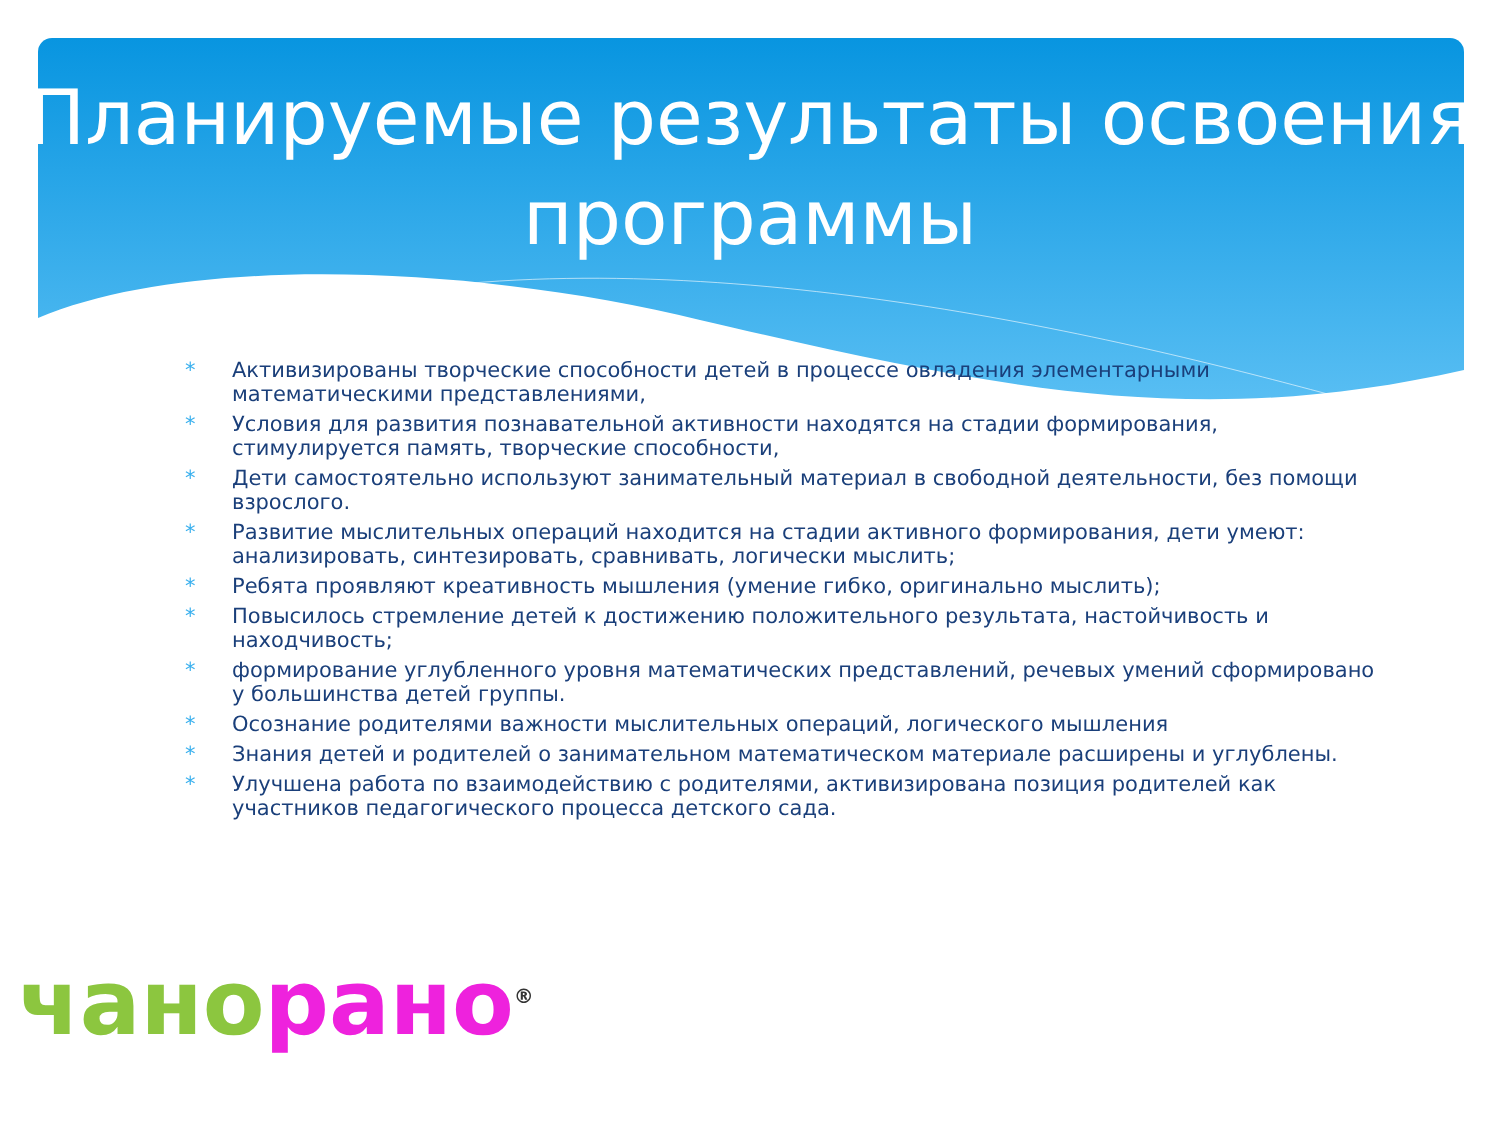Планируемые результаты освоения программы
* Активизированы творческие способности детей в процессе овладения элементарными математическими представлениями,
* Условия для развития познавательной активности находятся на стадии формирования, стимулируется память, творческие способности,
* Дети самостоятельно используют занимательный материал в свободной деятельности, без помощи взрослого.
* Развитие мыслительных операций находится на стадии активного формирования, дети умеют: анализировать, синтезировать, сравнивать, логически мыслить;
* Ребята проявляют креативность мышления (умение гибко, оригинально мыслить);
* Повысилось стремление детей к достижению положительного результата, настойчивость и находчивость;
* формирование углубленного уровня математических представлений, речевых умений сформировано у большинства детей группы.
* Осознание родителями важности мыслительных операций, логического мышления
* Знания детей и родителей о занимательном математическом материале расширены и углублены.
* Улучшена работа по взаимодействию с родителями, активизирована позиция родителей как участников педагогического процесса детского сада.
чано рано<sup>®</sup>